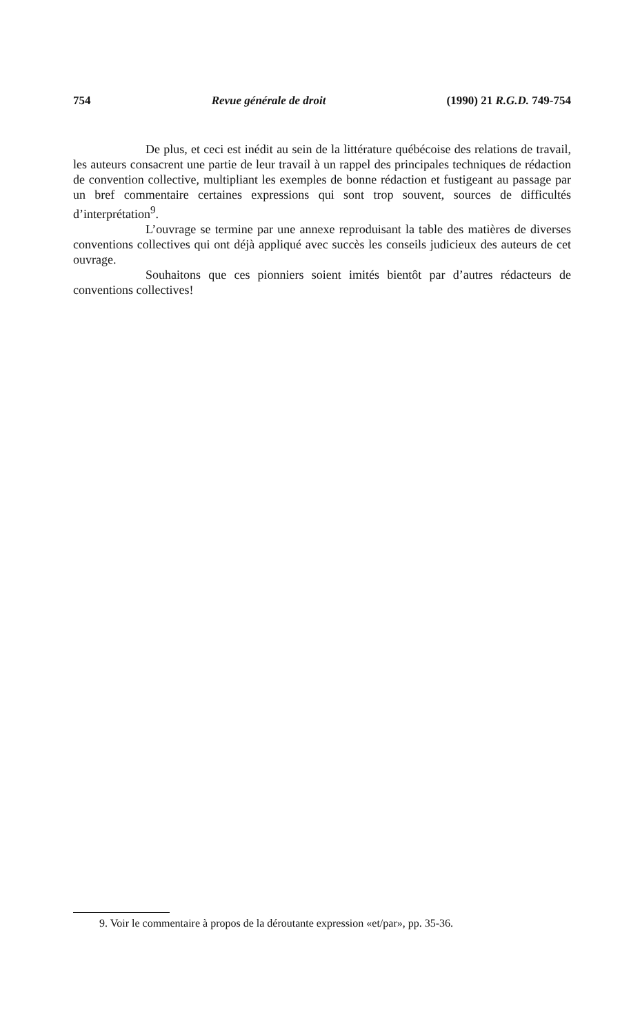754 Revue générale de droit (1990) 21 R.G.D. 749-754
De plus, et ceci est inédit au sein de la littérature québécoise des relations de travail, les auteurs consacrent une partie de leur travail à un rappel des principales techniques de rédaction de convention collective, multipliant les exemples de bonne rédaction et fustigeant au passage par un bref commentaire certaines expressions qui sont trop souvent, sources de difficultés d’interprétation<sup>9</sup>.
L’ouvrage se termine par une annexe reproduisant la table des matières de diverses conventions collectives qui ont déjà appliqué avec succès les conseils judicieux des auteurs de cet ouvrage.
Souhaitons que ces pionniers soient imités bientôt par d’autres rédacteurs de conventions collectives!
9. Voir le commentaire à propos de la déroutante expression «et/par», pp. 35-36.